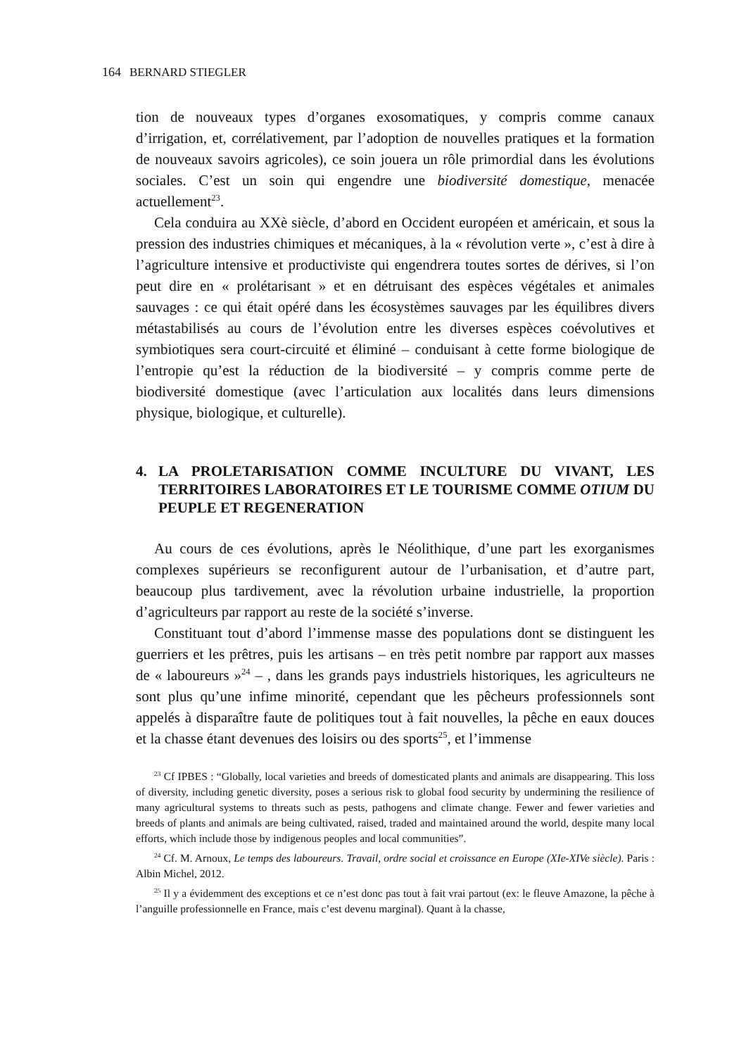164 BERNARD STIEGLER
tion de nouveaux types d’organes exosomatiques, y compris comme canaux d’irrigation, et, corrélativement, par l’adoption de nouvelles pratiques et la formation de nouveaux savoirs agricoles), ce soin jouera un rôle primordial dans les évolutions sociales. C’est un soin qui engendre une biodiversité domestique, menacée actuellement<sup>23</sup>.
Cela conduira au XXè siècle, d’abord en Occident européen et américain, et sous la pression des industries chimiques et mécaniques, à la « révolution verte », c’est à dire à l’agriculture intensive et productiviste qui engendrera toutes sortes de dérives, si l’on peut dire en « prolétarisant » et en détruisant des espèces végétales et animales sauvages : ce qui était opéré dans les écosystèmes sauvages par les équilibres divers métastabilisés au cours de l’évolution entre les diverses espèces coévolutives et symbiotiques sera court-circuité et éliminé – conduisant à cette forme biologique de l’entropie qu’est la réduction de la biodiversité – y compris comme perte de biodiversité domestique (avec l’articulation aux localités dans leurs dimensions physique, biologique, et culturelle).
4. LA PROLETARISATION COMME INCULTURE DU VIVANT, LES TERRITOIRES LABORATOIRES ET LE TOURISME COMME OTIUM DU PEUPLE ET REGENERATION
Au cours de ces évolutions, après le Néolithique, d’une part les exorganismes complexes supérieurs se reconfigurent autour de l’urbanisation, et d’autre part, beaucoup plus tardivement, avec la révolution urbaine industrielle, la proportion d’agriculteurs par rapport au reste de la société s’inverse.
Constituant tout d’abord l’immense masse des populations dont se distinguent les guerriers et les prêtres, puis les artisans – en très petit nombre par rapport aux masses de « laboureurs »<sup>24</sup> – , dans les grands pays industriels historiques, les agriculteurs ne sont plus qu’une infime minorité, cependant que les pêcheurs professionnels sont appelés à disparaître faute de politiques tout à fait nouvelles, la pêche en eaux douces et la chasse étant devenues des loisirs ou des sports<sup>25</sup>, et l’immense
<sup>23</sup> Cf IPBES : “Globally, local varieties and breeds of domesticated plants and animals are disappearing. This loss of diversity, including genetic diversity, poses a serious risk to global food security by undermining the resilience of many agricultural systems to threats such as pests, pathogens and climate change. Fewer and fewer varieties and breeds of plants and animals are being cultivated, raised, traded and maintained around the world, despite many local efforts, which include those by indigenous peoples and local communities”.
<sup>24</sup> Cf. M. Arnoux, Le temps des laboureurs. Travail, ordre social et croissance en Europe (XIe-XIVe siècle). Paris : Albin Michel, 2012.
<sup>25</sup> Il y a évidemment des exceptions et ce n’est donc pas tout à fait vrai partout (ex: le fleuve Amazone, la pêche à l’anguille professionnelle en France, mais c’est devenu marginal). Quant à la chasse,